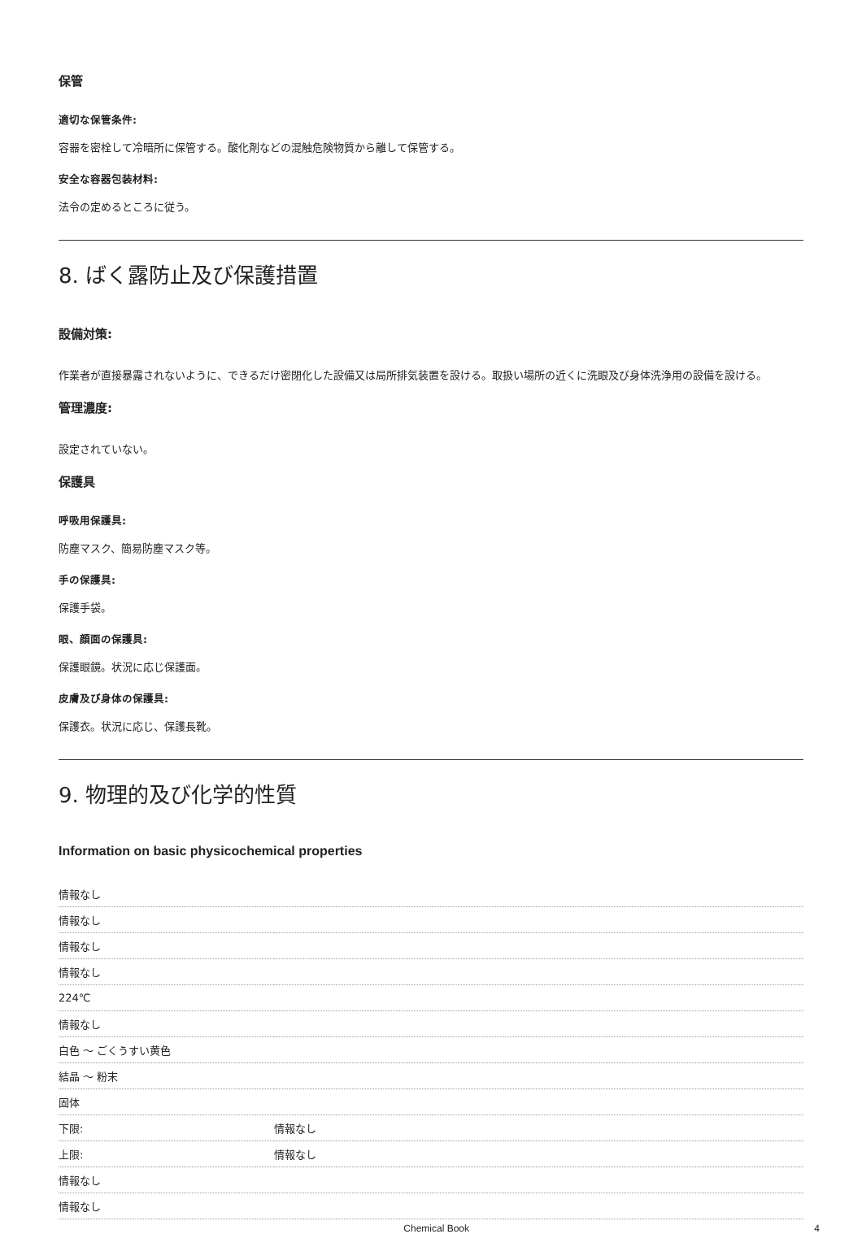保管
適切な保管条件:
容器を密栓して冷暗所に保管する。酸化剤などの混触危険物質から離して保管する。
安全な容器包装材料:
法令の定めるところに従う。
8. ばく露防止及び保護措置
設備対策:
作業者が直接暴露されないように、できるだけ密閉化した設備又は局所排気装置を設ける。取扱い場所の近くに洗眼及び身体洗浄用の設備を設ける。
管理濃度:
設定されていない。
保護具
呼吸用保護具:
防塵マスク、簡易防塵マスク等。
手の保護具:
保護手袋。
眼、顔面の保護具:
保護眼鏡。状況に応じ保護面。
皮膚及び身体の保護具:
保護衣。状況に応じ、保護長靴。
9. 物理的及び化学的性質
Information on basic physicochemical properties
| 情報なし | |
| 情報なし | |
| 情報なし | |
| 情報なし | |
| 224℃ | |
| 情報なし | |
| 白色 ～ ごくうすい黄色 | |
| 結晶 ～ 粉末 | |
| 固体 | |
| 下限: | 情報なし |
| 上限: | 情報なし |
| 情報なし | |
| 情報なし | |
Chemical Book 4